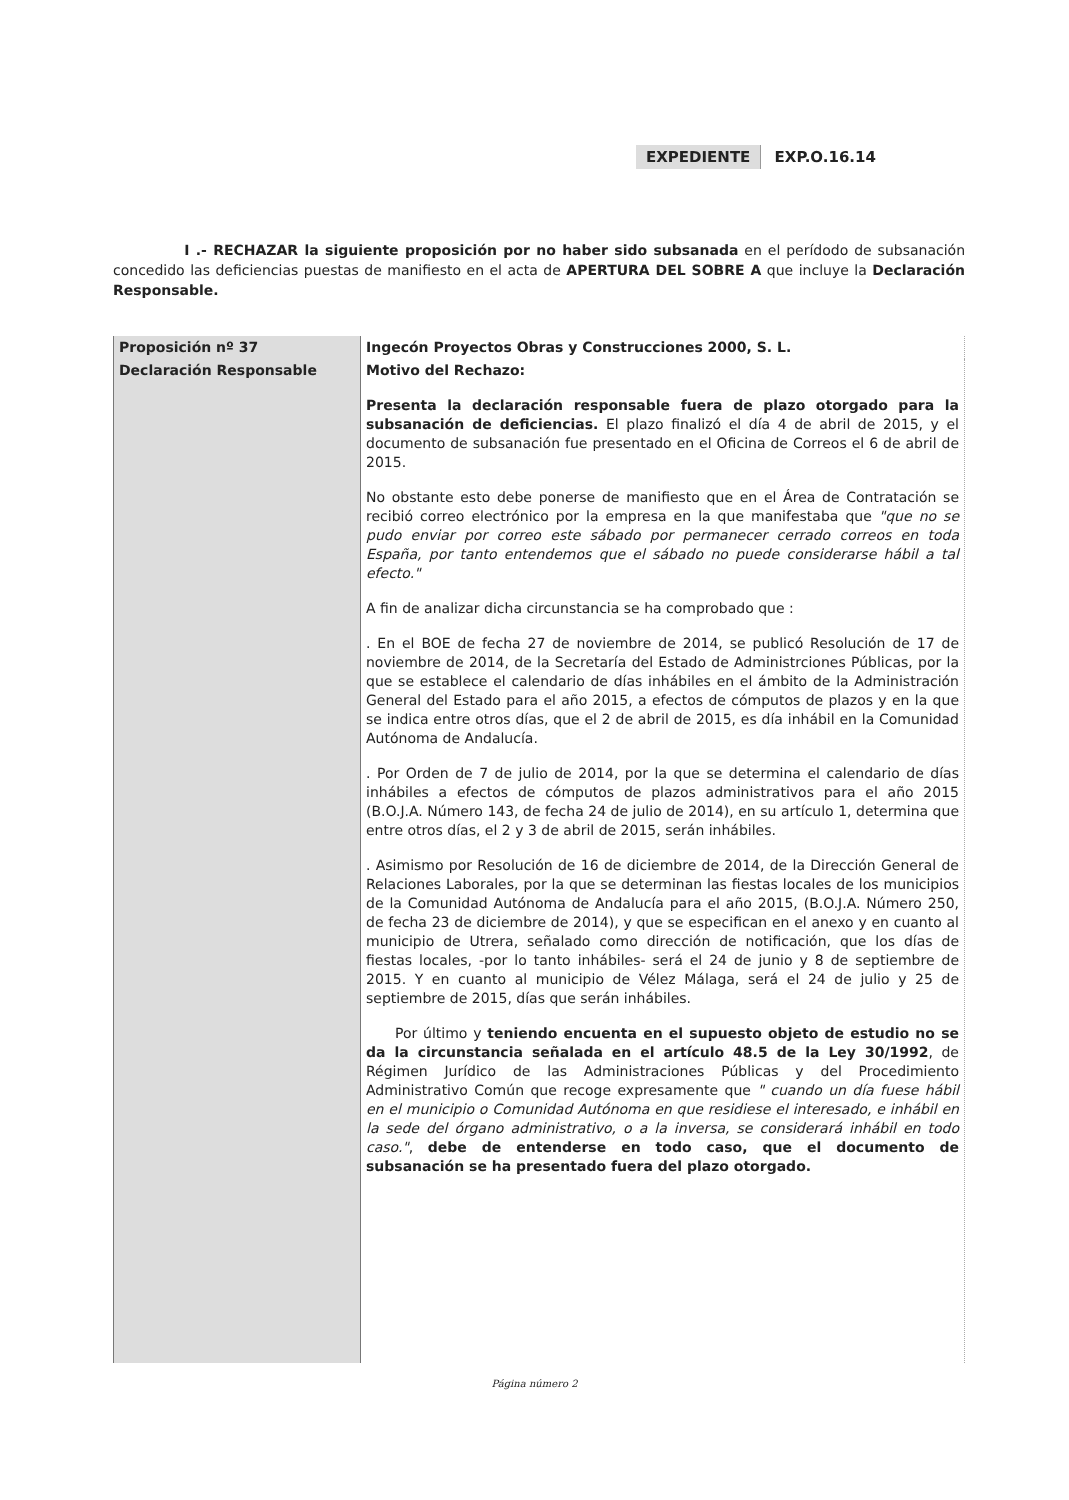EXPEDIENTE EXP.O.16.14
I .- RECHAZAR la siguiente proposición por no haber sido subsanada en el perídodo de subsanación concedido las deficiencias puestas de manifiesto en el acta de APERTURA DEL SOBRE A que incluye la Declaración Responsable.
| Proposición nº 37 | Ingecón Proyectos Obras y Construcciones 2000, S. L. |
| Declaración Responsable | Motivo del Rechazo: Presenta la declaración responsable fuera de plazo otorgado para la subsanación de deficiencias. El plazo finalizó el día 4 de abril de 2015, y el documento de subsanación fue presentado en el Oficina de Correos el 6 de abril de 2015. No obstante esto debe ponerse de manifiesto que en el Área de Contratación se recibió correo electrónico por la empresa en la que manifestaba que "que no se pudo enviar por correo este sábado por permanecer cerrado correos en toda España, por tanto entendemos que el sábado no puede considerarse hábil a tal efecto." A fin de analizar dicha circunstancia se ha comprobado que : . En el BOE de fecha 27 de noviembre de 2014, se publicó Resolución de 17 de noviembre de 2014, de la Secretaría del Estado de Administrciones Públicas, por la que se establece el calendario de días inhábiles en el ámbito de la Administración General del Estado para el año 2015, a efectos de cómputos de plazos y en la que se indica entre otros días, que el 2 de abril de 2015, es día inhábil en la Comunidad Autónoma de Andalucía. . Por Orden de 7 de julio de 2014, por la que se determina el calendario de días inhábiles a efectos de cómputos de plazos administrativos para el año 2015 (B.O.J.A. Número 143, de fecha 24 de julio de 2014), en su artículo 1, determina que entre otros días, el 2 y 3 de abril de 2015, serán inhábiles. . Asimismo por Resolución de 16 de diciembre de 2014, de la Dirección General de Relaciones Laborales, por la que se determinan las fiestas locales de los municipios de la Comunidad Autónoma de Andalucía para el año 2015, (B.O.J.A. Número 250, de fecha 23 de diciembre de 2014), y que se especifican en el anexo y en cuanto al municipio de Utrera, señalado como dirección de notificación, que los días de fiestas locales, -por lo tanto inhábiles- será el 24 de junio y 8 de septiembre de 2015. Y en cuanto al municipio de Vélez Málaga, será el 24 de julio y 25 de septiembre de 2015, días que serán inhábiles. Por último y teniendo encuenta en el supuesto objeto de estudio no se da la circunstancia señalada en el artículo 48.5 de la Ley 30/1992 , de Régimen Jurídico de las Administraciones Públicas y del Procedimiento Administrativo Común que recoge expresamente que " cuando un día fuese hábil en el municipio o Comunidad Autónoma en que residiese el interesado, e inhábil en la sede del órgano administrativo, o a la inversa, se considerará inhábil en todo caso." , debe de entenderse en todo caso, que el documento de subsanación se ha presentado fuera del plazo otorgado. |
Página número 2